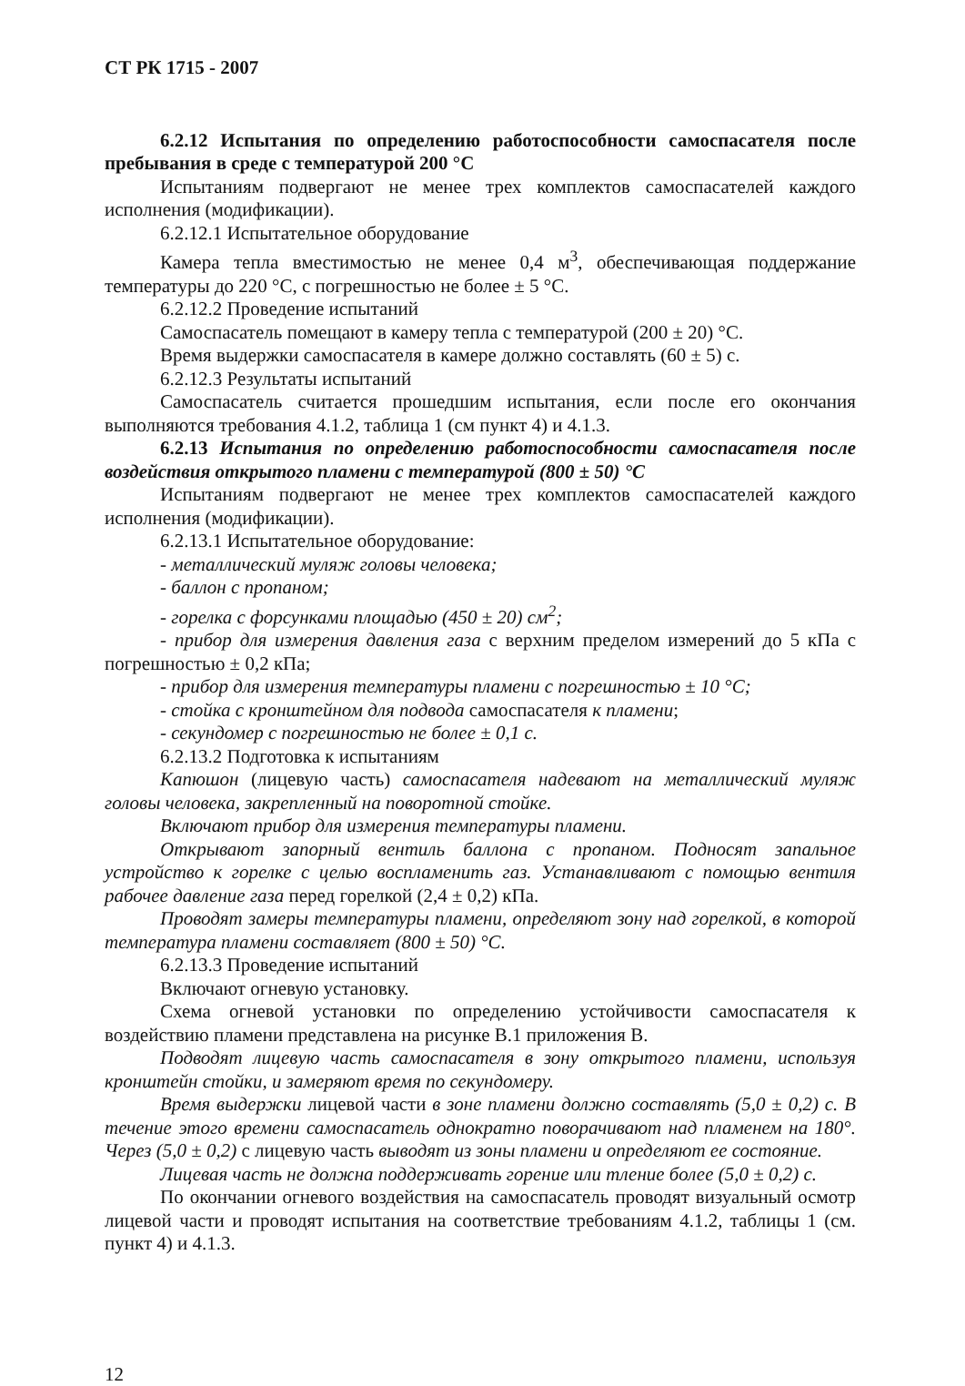СТ РК 1715 - 2007
6.2.12 Испытания по определению работоспособности самоспасателя после пребывания в среде с температурой 200 °С
Испытаниям подвергают не менее трех комплектов самоспасателей каждого исполнения (модификации).
6.2.12.1 Испытательное оборудование
Камера тепла вместимостью не менее 0,4 м<sup>3</sup>, обеспечивающая поддержание температуры до 220 °С, с погрешностью не более ± 5 °С.
6.2.12.2 Проведение испытаний
Самоспасатель помещают в камеру тепла с температурой (200 ± 20) °С.
Время выдержки самоспасателя в камере должно составлять (60 ± 5) с.
6.2.12.3 Результаты испытаний
Самоспасатель считается прошедшим испытания, если после его окончания выполняются требования 4.1.2, таблица 1 (см пункт 4) и 4.1.3.
6.2.13 Испытания по определению работоспособности самоспасателя после воздействия открытого пламени с температурой (800 ± 50) °С
Испытаниям подвергают не менее трех комплектов самоспасателей каждого исполнения (модификации).
6.2.13.1 Испытательное оборудование:
- металлический муляж головы человека;
- баллон с пропаном;
- горелка с форсунками площадью (450 ± 20) см<sup>2</sup>;
- прибор для измерения давления газа с верхним пределом измерений до 5 кПа с погрешностью ± 0,2 кПа;
- прибор для измерения температуры пламени с погрешностью ± 10 °С;
- стойка с кронштейном для подвода самоспасателя к пламени;
- секундомер с погрешностью не более ± 0,1 с.
6.2.13.2 Подготовка к испытаниям
Капюшон (лицевую часть) самоспасателя надевают на металлический муляж головы человека, закрепленный на поворотной стойке.
Включают прибор для измерения температуры пламени.
Открывают запорный вентиль баллона с пропаном. Подносят запальное устройство к горелке с целью воспламенить газ. Устанавливают с помощью вентиля рабочее давление газа перед горелкой (2,4 ± 0,2) кПа.
Проводят замеры температуры пламени, определяют зону над горелкой, в которой температура пламени составляет (800 ± 50) °С.
6.2.13.3 Проведение испытаний
Включают огневую установку.
Схема огневой установки по определению устойчивости самоспасателя к воздействию пламени представлена на рисунке В.1 приложения В.
Подводят лицевую часть самоспасателя в зону открытого пламени, используя кронштейн стойки, и замеряют время по секундомеру.
Время выдержки лицевой части в зоне пламени должно составлять (5,0 ± 0,2) с. В течение этого времени самоспасатель однократно поворачивают над пламенем на 180°. Через (5,0 ± 0,2) с лицевую часть выводят из зоны пламени и определяют ее состояние.
Лицевая часть не должна поддерживать горение или тление более (5,0 ± 0,2) с.
По окончании огневого воздействия на самоспасатель проводят визуальный осмотр лицевой части и проводят испытания на соответствие требованиям 4.1.2, таблицы 1 (см. пункт 4) и 4.1.3.
12